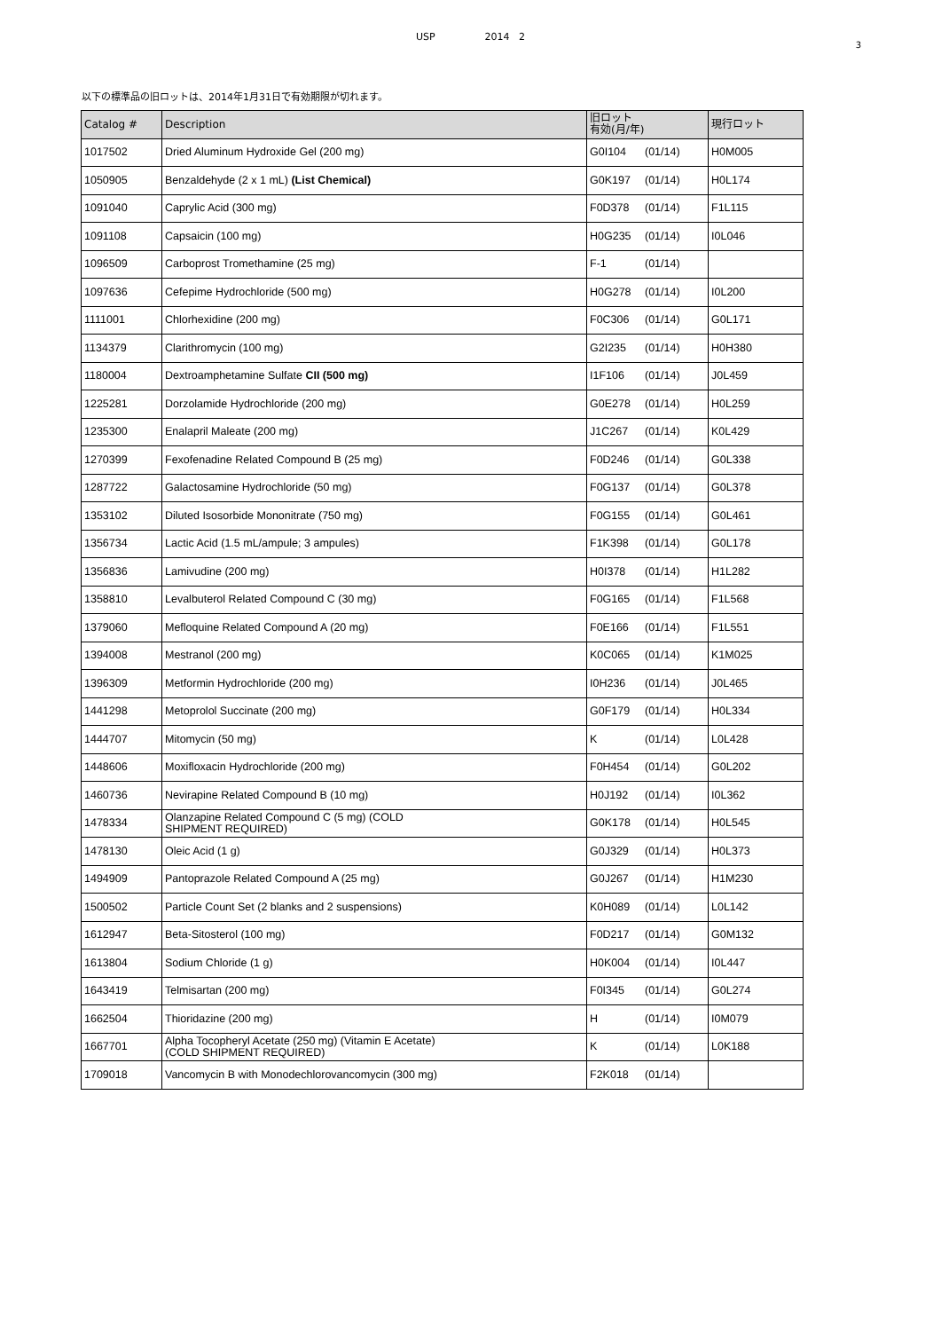USP 2014 2
3
以下の標準品の旧ロットは、2014年1月31日で有効期限が切れます。
| Catalog # | Description | 旧ロット 有効(月/年) | 現行ロット |
| --- | --- | --- | --- |
| 1017502 | Dried Aluminum Hydroxide Gel (200 mg) | G0I104 (01/14) | H0M005 |
| 1050905 | Benzaldehyde (2 x 1 mL) (List Chemical) | G0K197 (01/14) | H0L174 |
| 1091040 | Caprylic Acid (300 mg) | F0D378 (01/14) | F1L115 |
| 1091108 | Capsaicin (100 mg) | H0G235 (01/14) | I0L046 |
| 1096509 | Carboprost Tromethamine (25 mg) | F-1 (01/14) | |
| 1097636 | Cefepime Hydrochloride (500 mg) | H0G278 (01/14) | I0L200 |
| 1111001 | Chlorhexidine (200 mg) | F0C306 (01/14) | G0L171 |
| 1134379 | Clarithromycin (100 mg) | G2I235 (01/14) | H0H380 |
| 1180004 | Dextroamphetamine Sulfate CII (500 mg) | I1F106 (01/14) | J0L459 |
| 1225281 | Dorzolamide Hydrochloride (200 mg) | G0E278 (01/14) | H0L259 |
| 1235300 | Enalapril Maleate (200 mg) | J1C267 (01/14) | K0L429 |
| 1270399 | Fexofenadine Related Compound B (25 mg) | F0D246 (01/14) | G0L338 |
| 1287722 | Galactosamine Hydrochloride (50 mg) | F0G137 (01/14) | G0L378 |
| 1353102 | Diluted Isosorbide Mononitrate (750 mg) | F0G155 (01/14) | G0L461 |
| 1356734 | Lactic Acid (1.5 mL/ampule; 3 ampules) | F1K398 (01/14) | G0L178 |
| 1356836 | Lamivudine (200 mg) | H0I378 (01/14) | H1L282 |
| 1358810 | Levalbuterol Related Compound C (30 mg) | F0G165 (01/14) | F1L568 |
| 1379060 | Mefloquine Related Compound A (20 mg) | F0E166 (01/14) | F1L551 |
| 1394008 | Mestranol (200 mg) | K0C065 (01/14) | K1M025 |
| 1396309 | Metformin Hydrochloride (200 mg) | I0H236 (01/14) | J0L465 |
| 1441298 | Metoprolol Succinate (200 mg) | G0F179 (01/14) | H0L334 |
| 1444707 | Mitomycin (50 mg) | K (01/14) | L0L428 |
| 1448606 | Moxifloxacin Hydrochloride (200 mg) | F0H454 (01/14) | G0L202 |
| 1460736 | Nevirapine Related Compound B (10 mg) | H0J192 (01/14) | I0L362 |
| 1478334 | Olanzapine Related Compound C (5 mg) (COLD SHIPMENT REQUIRED) | G0K178 (01/14) | H0L545 |
| 1478130 | Oleic Acid (1 g) | G0J329 (01/14) | H0L373 |
| 1494909 | Pantoprazole Related Compound A (25 mg) | G0J267 (01/14) | H1M230 |
| 1500502 | Particle Count Set (2 blanks and 2 suspensions) | K0H089 (01/14) | L0L142 |
| 1612947 | Beta-Sitosterol (100 mg) | F0D217 (01/14) | G0M132 |
| 1613804 | Sodium Chloride (1 g) | H0K004 (01/14) | I0L447 |
| 1643419 | Telmisartan (200 mg) | F0I345 (01/14) | G0L274 |
| 1662504 | Thioridazine (200 mg) | H (01/14) | I0M079 |
| 1667701 | Alpha Tocopheryl Acetate (250 mg) (Vitamin E Acetate) (COLD SHIPMENT REQUIRED) | K (01/14) | L0K188 |
| 1709018 | Vancomycin B with Monodechlorovancomycin (300 mg) | F2K018 (01/14) | |